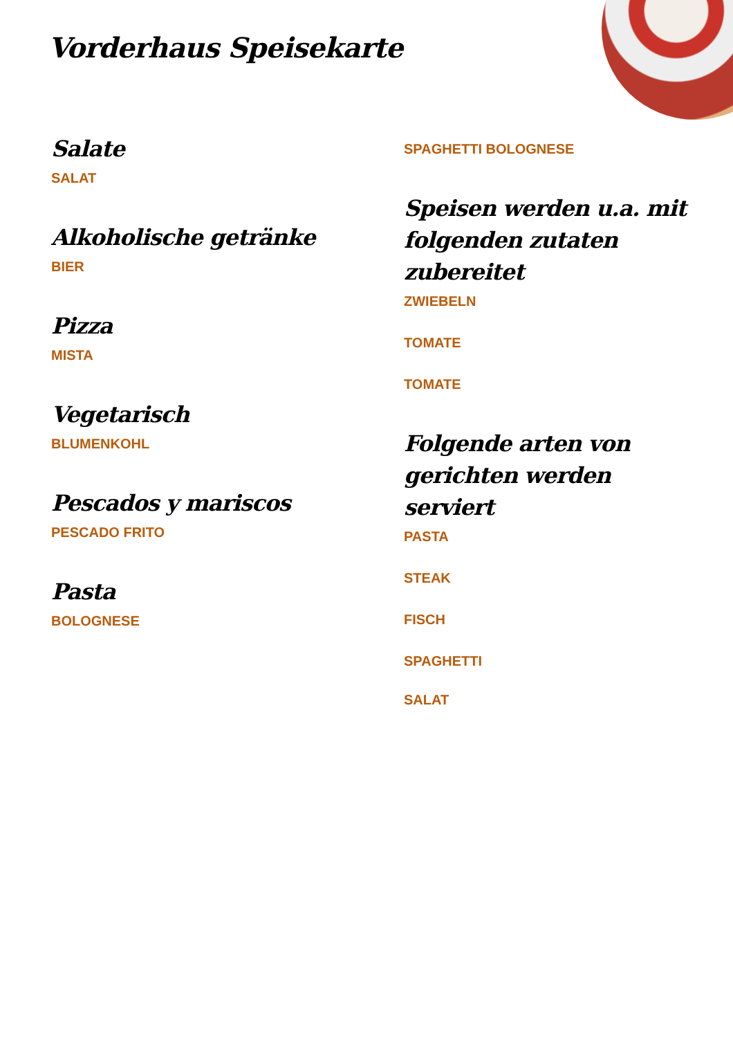Vorderhaus Speisekarte
Salate
SALAT
Alkoholische getränke
BIER
Pizza
MISTA
Vegetarisch
BLUMENKOHL
Pescados y mariscos
PESCADO FRITO
Pasta
BOLOGNESE
SPAGHETTI BOLOGNESE
Speisen werden u.a. mit folgenden zutaten zubereitet
ZWIEBELN
TOMATE
TOMATE
Folgende arten von gerichten werden serviert
PASTA
STEAK
FISCH
SPAGHETTI
SALAT